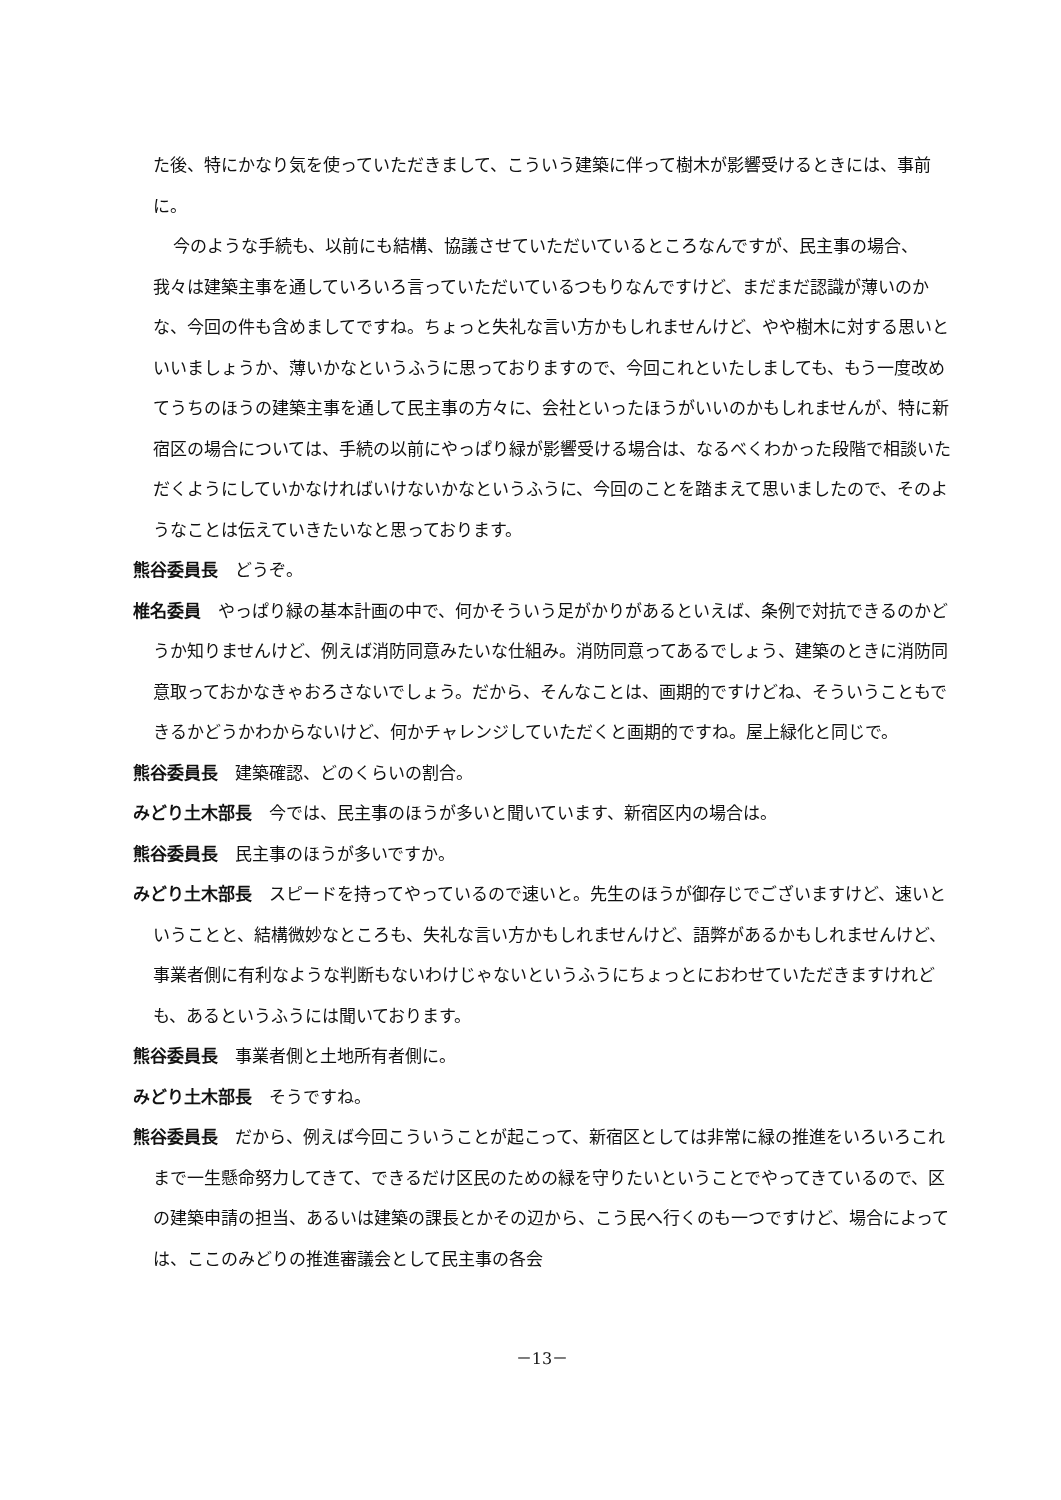た後、特にかなり気を使っていただきまして、こういう建築に伴って樹木が影響受けるときには、事前に。
今のような手続も、以前にも結構、協議させていただいているところなんですが、民主事の場合、我々は建築主事を通していろいろ言っていただいているつもりなんですけど、まだまだ認識が薄いのかな、今回の件も含めましてですね。ちょっと失礼な言い方かもしれませんけど、やや樹木に対する思いといいましょうか、薄いかなというふうに思っておりますので、今回これといたしましても、もう一度改めてうちのほうの建築主事を通して民主事の方々に、会社といったほうがいいのかもしれませんが、特に新宿区の場合については、手続の以前にやっぱり緑が影響受ける場合は、なるべくわかった段階で相談いただくようにしていかなければいけないかなというふうに、今回のことを踏まえて思いましたので、そのようなことは伝えていきたいなと思っております。
熊谷委員長　どうぞ。
椎名委員　やっぱり緑の基本計画の中で、何かそういう足がかりがあるといえば、条例で対抗できるのかどうか知りませんけど、例えば消防同意みたいな仕組み。消防同意ってあるでしょう、建築のときに消防同意取っておかなきゃおろさないでしょう。だから、そんなことは、画期的ですけどね、そういうこともできるかどうかわからないけど、何かチャレンジしていただくと画期的ですね。屋上緑化と同じで。
熊谷委員長　建築確認、どのくらいの割合。
みどり土木部長　今では、民主事のほうが多いと聞いています、新宿区内の場合は。
熊谷委員長　民主事のほうが多いですか。
みどり土木部長　スピードを持ってやっているので速いと。先生のほうが御存じでございますけど、速いということと、結構微妙なところも、失礼な言い方かもしれませんけど、語弊があるかもしれませんけど、事業者側に有利なような判断もないわけじゃないというふうにちょっとにおわせていただきますけれども、あるというふうには聞いております。
熊谷委員長　事業者側と土地所有者側に。
みどり土木部長　そうですね。
熊谷委員長　だから、例えば今回こういうことが起こって、新宿区としては非常に緑の推進をいろいろこれまで一生懸命努力してきて、できるだけ区民のための緑を守りたいということでやってきているので、区の建築申請の担当、あるいは建築の課長とかその辺から、こう民へ行くのも一つですけど、場合によっては、ここのみどりの推進審議会として民主事の各会
－13－